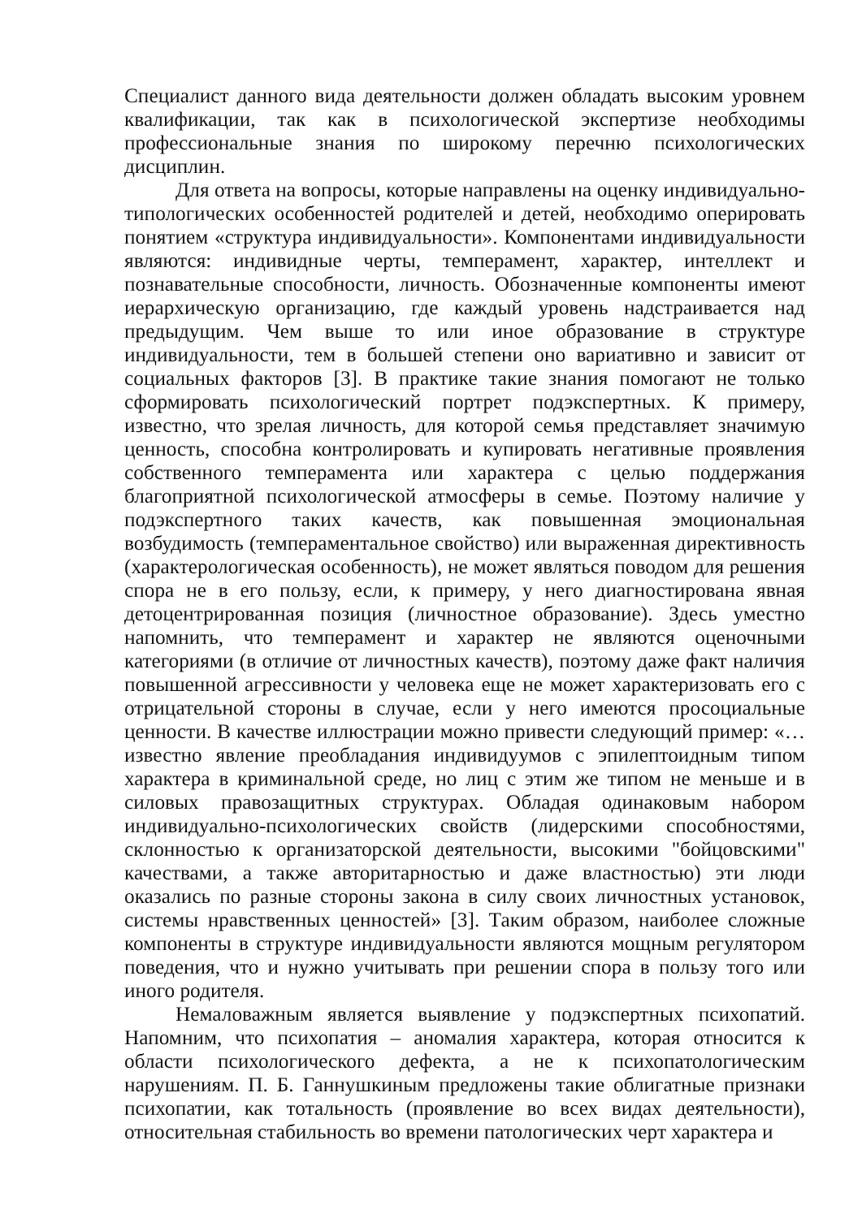Специалист данного вида деятельности должен обладать высоким уровнем квалификации, так как в психологической экспертизе необходимы профессиональные знания по широкому перечню психологических дисциплин.
Для ответа на вопросы, которые направлены на оценку индивидуально-типологических особенностей родителей и детей, необходимо оперировать понятием «структура индивидуальности». Компонентами индивидуальности являются: индивидные черты, темперамент, характер, интеллект и познавательные способности, личность. Обозначенные компоненты имеют иерархическую организацию, где каждый уровень надстраивается над предыдущим. Чем выше то или иное образование в структуре индивидуальности, тем в большей степени оно вариативно и зависит от социальных факторов [3]. В практике такие знания помогают не только сформировать психологический портрет подэкспертных. К примеру, известно, что зрелая личность, для которой семья представляет значимую ценность, способна контролировать и купировать негативные проявления собственного темперамента или характера с целью поддержания благоприятной психологической атмосферы в семье. Поэтому наличие у подэкспертного таких качеств, как повышенная эмоциональная возбудимость (темпераментальное свойство) или выраженная директивность (характерологическая особенность), не может являться поводом для решения спора не в его пользу, если, к примеру, у него диагностирована явная детоцентрированная позиция (личностное образование). Здесь уместно напомнить, что темперамент и характер не являются оценочными категориями (в отличие от личностных качеств), поэтому даже факт наличия повышенной агрессивности у человека еще не может характеризовать его с отрицательной стороны в случае, если у него имеются просоциальные ценности. В качестве иллюстрации можно привести следующий пример: «…известно явление преобладания индивидуумов с эпилептоидным типом характера в криминальной среде, но лиц с этим же типом не меньше и в силовых правозащитных структурах. Обладая одинаковым набором индивидуально-психологических свойств (лидерскими способностями, склонностью к организаторской деятельности, высокими "бойцовскими" качествами, а также авторитарностью и даже властностью) эти люди оказались по разные стороны закона в силу своих личностных установок, системы нравственных ценностей» [3]. Таким образом, наиболее сложные компоненты в структуре индивидуальности являются мощным регулятором поведения, что и нужно учитывать при решении спора в пользу того или иного родителя.
Немаловажным является выявление у подэкспертных психопатий. Напомним, что психопатия – аномалия характера, которая относится к области психологического дефекта, а не к психопатологическим нарушениям. П. Б. Ганнушкиным предложены такие облигатные признаки психопатии, как тотальность (проявление во всех видах деятельности), относительная стабильность во времени патологических черт характера и